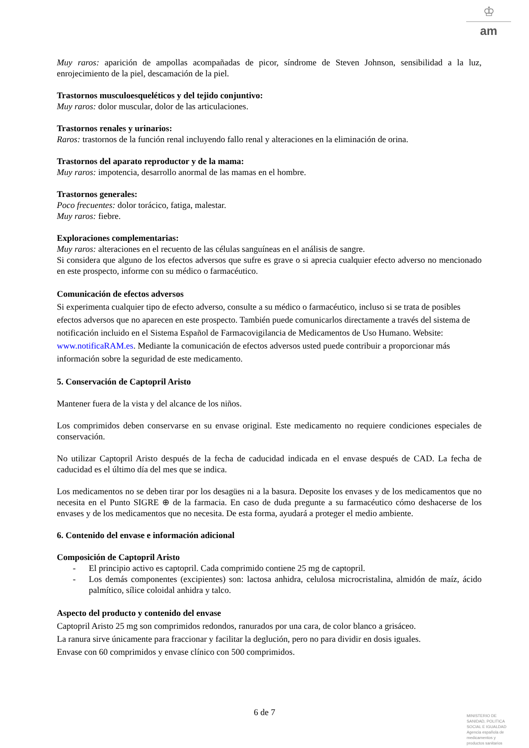♔
am
Muy raros: aparición de ampollas acompañadas de picor, síndrome de Steven Johnson, sensibilidad a la luz, enrojecimiento de la piel, descamación de la piel.
Trastornos musculoesqueléticos y del tejido conjuntivo:
Muy raros: dolor muscular, dolor de las articulaciones.
Trastornos renales y urinarios:
Raros: trastornos de la función renal incluyendo fallo renal y alteraciones en la eliminación de orina.
Trastornos del aparato reproductor y de la mama:
Muy raros: impotencia, desarrollo anormal de las mamas en el hombre.
Trastornos generales:
Poco frecuentes: dolor torácico, fatiga, malestar.
Muy raros: fiebre.
Exploraciones complementarias:
Muy raros: alteraciones en el recuento de las células sanguíneas en el análisis de sangre.
Si considera que alguno de los efectos adversos que sufre es grave o si aprecia cualquier efecto adverso no mencionado en este prospecto, informe con su médico o farmacéutico.
Comunicación de efectos adversos
Si experimenta cualquier tipo de efecto adverso, consulte a su médico o farmacéutico, incluso si se trata de posibles efectos adversos que no aparecen en este prospecto. También puede comunicarlos directamente a través del sistema de notificación incluido en el Sistema Español de Farmacovigilancia de Medicamentos de Uso Humano. Website: www.notificaRAM.es. Mediante la comunicación de efectos adversos usted puede contribuir a proporcionar más información sobre la seguridad de este medicamento.
5. Conservación de Captopril Aristo
Mantener fuera de la vista y del alcance de los niños.
Los comprimidos deben conservarse en su envase original. Este medicamento no requiere condiciones especiales de conservación.
No utilizar Captopril Aristo después de la fecha de caducidad indicada en el envase después de CAD. La fecha de caducidad es el último día del mes que se indica.
Los medicamentos no se deben tirar por los desagües ni a la basura. Deposite los envases y de los medicamentos que no necesita en el Punto SIGRE ⊕ de la farmacia. En caso de duda pregunte a su farmacéutico cómo deshacerse de los envases y de los medicamentos que no necesita. De esta forma, ayudará a proteger el medio ambiente.
6. Contenido del envase e información adicional
Composición de Captopril Aristo
- El principio activo es captopril. Cada comprimido contiene 25 mg de captopril.
- Los demás componentes (excipientes) son: lactosa anhidra, celulosa microcristalina, almidón de maíz, ácido palmítico, sílice coloidal anhidra y talco.
Aspecto del producto y contenido del envase
Captopril Aristo 25 mg son comprimidos redondos, ranurados por una cara, de color blanco a grisáceo.
La ranura sirve únicamente para fraccionar y facilitar la deglución, pero no para dividir en dosis iguales.
Envase con 60 comprimidos y envase clínico con 500 comprimidos.
6 de 7
MINISTERIO DE
SANIDAD, POLITICA
SOCIAL E IGUALDAD
Agencia española de
medicamentos y
productos sanitarios